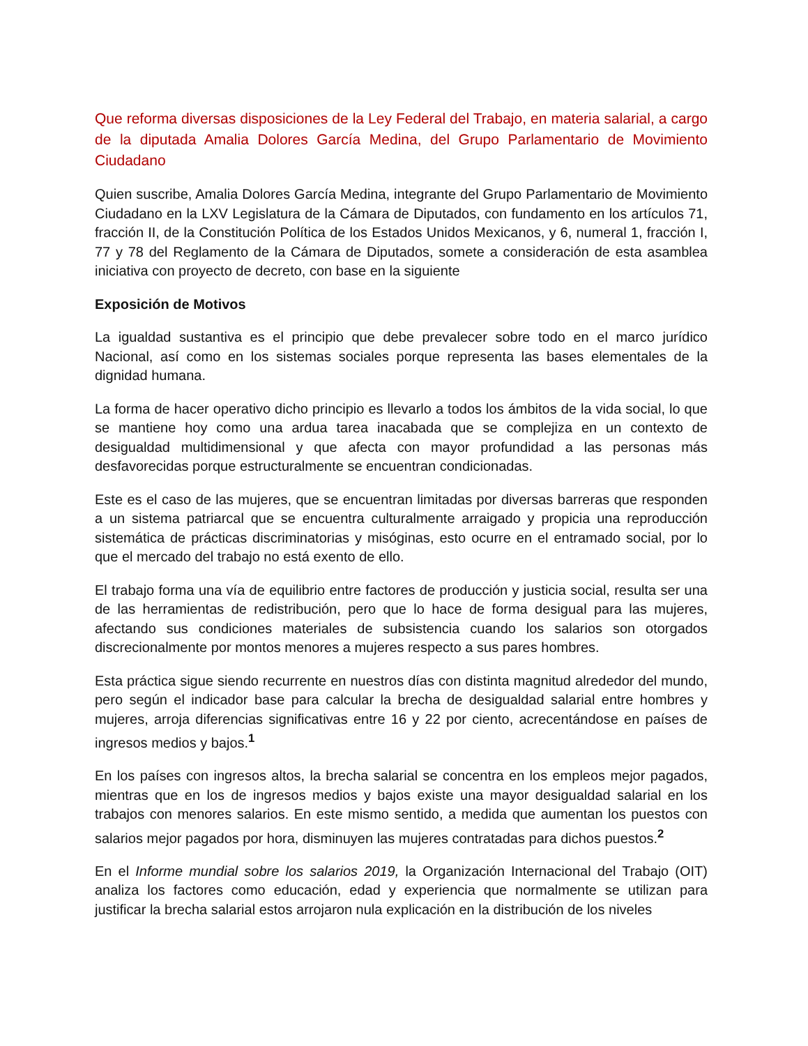Que reforma diversas disposiciones de la Ley Federal del Trabajo, en materia salarial, a cargo de la diputada Amalia Dolores García Medina, del Grupo Parlamentario de Movimiento Ciudadano
Quien suscribe, Amalia Dolores García Medina, integrante del Grupo Parlamentario de Movimiento Ciudadano en la LXV Legislatura de la Cámara de Diputados, con fundamento en los artículos 71, fracción II, de la Constitución Política de los Estados Unidos Mexicanos, y 6, numeral 1, fracción I, 77 y 78 del Reglamento de la Cámara de Diputados, somete a consideración de esta asamblea iniciativa con proyecto de decreto, con base en la siguiente
Exposición de Motivos
La igualdad sustantiva es el principio que debe prevalecer sobre todo en el marco jurídico Nacional, así como en los sistemas sociales porque representa las bases elementales de la dignidad humana.
La forma de hacer operativo dicho principio es llevarlo a todos los ámbitos de la vida social, lo que se mantiene hoy como una ardua tarea inacabada que se complejiza en un contexto de desigualdad multidimensional y que afecta con mayor profundidad a las personas más desfavorecidas porque estructuralmente se encuentran condicionadas.
Este es el caso de las mujeres, que se encuentran limitadas por diversas barreras que responden a un sistema patriarcal que se encuentra culturalmente arraigado y propicia una reproducción sistemática de prácticas discriminatorias y misóginas, esto ocurre en el entramado social, por lo que el mercado del trabajo no está exento de ello.
El trabajo forma una vía de equilibrio entre factores de producción y justicia social, resulta ser una de las herramientas de redistribución, pero que lo hace de forma desigual para las mujeres, afectando sus condiciones materiales de subsistencia cuando los salarios son otorgados discrecionalmente por montos menores a mujeres respecto a sus pares hombres.
Esta práctica sigue siendo recurrente en nuestros días con distinta magnitud alrededor del mundo, pero según el indicador base para calcular la brecha de desigualdad salarial entre hombres y mujeres, arroja diferencias significativas entre 16 y 22 por ciento, acrecentándose en países de ingresos medios y bajos.<sup>1</sup>
En los países con ingresos altos, la brecha salarial se concentra en los empleos mejor pagados, mientras que en los de ingresos medios y bajos existe una mayor desigualdad salarial en los trabajos con menores salarios. En este mismo sentido, a medida que aumentan los puestos con salarios mejor pagados por hora, disminuyen las mujeres contratadas para dichos puestos.<sup>2</sup>
En el Informe mundial sobre los salarios 2019, la Organización Internacional del Trabajo (OIT) analiza los factores como educación, edad y experiencia que normalmente se utilizan para justificar la brecha salarial estos arrojaron nula explicación en la distribución de los niveles